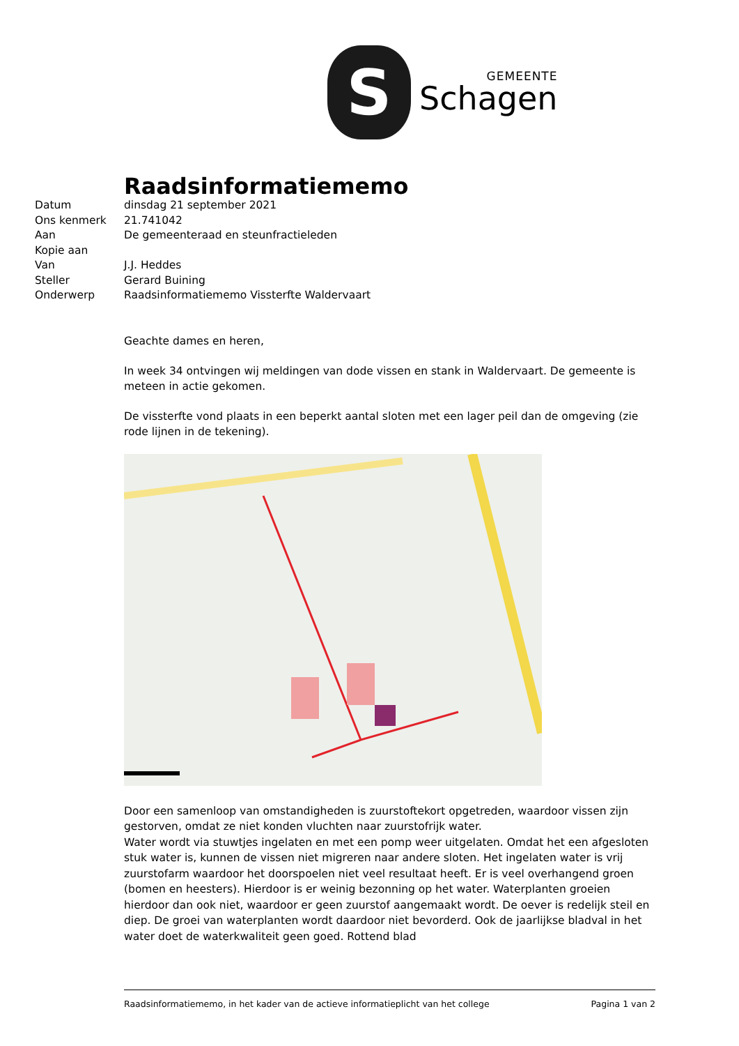S
GEMEENTE
Schagen
Raadsinformatiememo
| Datum | dinsdag 21 september 2021 |
| Ons kenmerk | 21.741042 |
| Aan | De gemeenteraad en steunfractieleden |
| Kopie aan | |
| Van | J.J. Heddes |
| Steller | Gerard Buining |
| Onderwerp | Raadsinformatiememo Vissterfte Waldervaart |
Geachte dames en heren,
In week 34 ontvingen wij meldingen van dode vissen en stank in Waldervaart. De gemeente is meteen in actie gekomen.
De vissterfte vond plaats in een beperkt aantal sloten met een lager peil dan de omgeving (zie rode lijnen in de tekening).
Door een samenloop van omstandigheden is zuurstoftekort opgetreden, waardoor vissen zijn gestorven, omdat ze niet konden vluchten naar zuurstofrijk water.
Water wordt via stuwtjes ingelaten en met een pomp weer uitgelaten. Omdat het een afgesloten stuk water is, kunnen de vissen niet migreren naar andere sloten. Het ingelaten water is vrij zuurstofarm waardoor het doorspoelen niet veel resultaat heeft. Er is veel overhangend groen (bomen en heesters). Hierdoor is er weinig bezonning op het water. Waterplanten groeien hierdoor dan ook niet, waardoor er geen zuurstof aangemaakt wordt. De oever is redelijk steil en diep. De groei van waterplanten wordt daardoor niet bevorderd. Ook de jaarlijkse bladval in het water doet de waterkwaliteit geen goed. Rottend blad
Raadsinformatiememo, in het kader van de actieve informatieplicht van het college Pagina 1 van 2